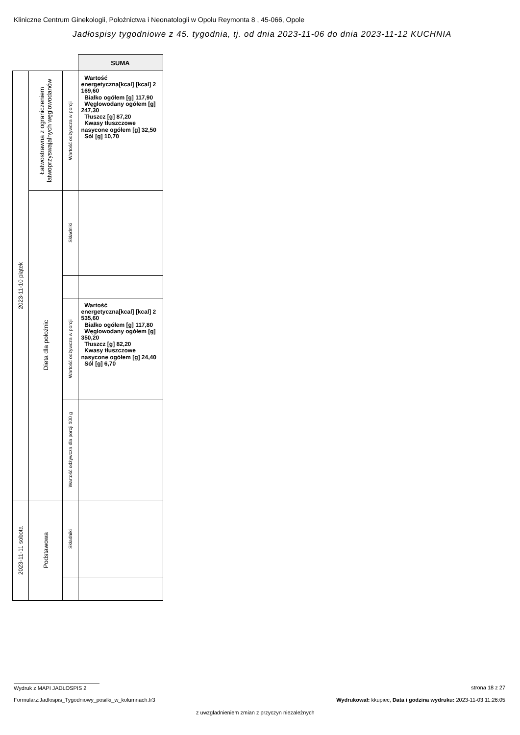Kliniczne Centrum Ginekologii, Położnictwa i Neonatologii w Opolu Reymonta 8 , 45-066, Opole
Jadłospisy tygodniowe z 45. tygodnia, tj. od dnia 2023-11-06 do dnia 2023-11-12 KUCHNIA
| | | | SUMA |
| 2023-11-10 piątek | Łatwostrawna z ograniczeniem łatwoprzyswajalnych węglowodanów | Wartość odżywcza w porcji | Wartość energetyczna[kcal] [kcal] 2 169,60 Białko ogółem [g] 117,90 Węglowodany ogółem [g] 247,30 Tłuszcz [g] 87,20 Kwasy tłuszczowe nasycone ogółem [g] 32,50 Sól [g] 10,70 |
| | Dieta dla położnic | Składniki | |
| | | Wartość odżywcza w porcji | Wartość energetyczna[kcal] [kcal] 2 535,60 Białko ogółem [g] 117,80 Węglowodany ogółem [g] 350,20 Tłuszcz [g] 82,20 Kwasy tłuszczowe nasycone ogółem [g] 24,40 Sól [g] 6,70 |
| | | Wartość odżywcza dla porcji 100 g | |
| 2023-11-11 sobota | Podstawowa | Składniki | |
Wydruk z MAPI JADŁOSPIS 2 strona 18 z 27
Formularz:Jadlospis_Tygodniowy_posilki_w_kolumnach.fr3
Wydrukował: kkupiec, Data i godzina wydruku: 2023-11-03 11:26:05
z uwzgladnieniem zmian z przyczyn niezależnych